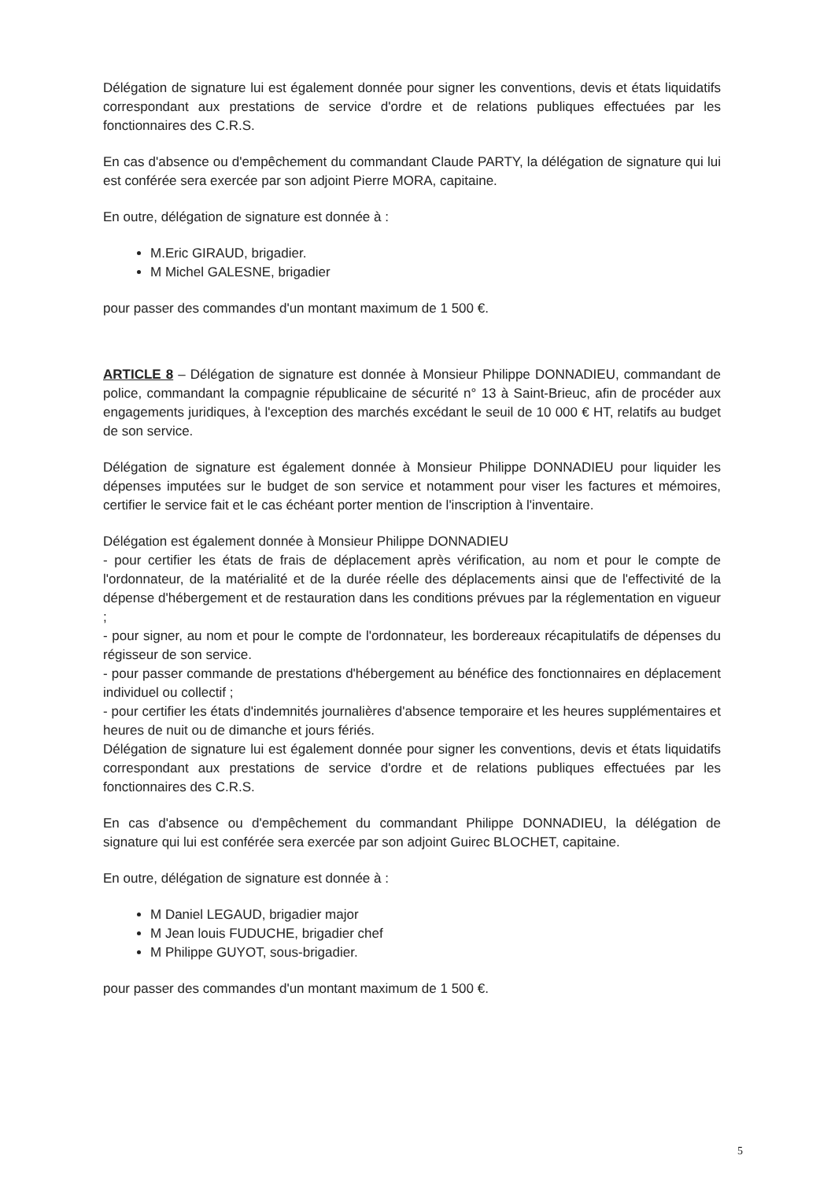Délégation de signature lui est également donnée pour signer les conventions, devis et états liquidatifs correspondant aux prestations de service d'ordre et de relations publiques effectuées par les fonctionnaires des C.R.S.
En cas d'absence ou d'empêchement du commandant Claude PARTY, la délégation de signature qui lui est conférée sera exercée par son adjoint Pierre MORA, capitaine.
En outre, délégation de signature est donnée à :
M.Eric GIRAUD, brigadier.
M Michel GALESNE, brigadier
pour passer des commandes d'un montant maximum de 1 500 €.
ARTICLE 8 – Délégation de signature est donnée à Monsieur Philippe DONNADIEU, commandant de police, commandant la compagnie républicaine de sécurité n° 13 à Saint-Brieuc, afin de procéder aux engagements juridiques, à l'exception des marchés excédant le seuil de 10 000 € HT, relatifs au budget de son service.
Délégation de signature est également donnée à Monsieur Philippe DONNADIEU pour liquider les dépenses imputées sur le budget de son service et notamment pour viser les factures et mémoires, certifier le service fait et le cas échéant porter mention de l'inscription à l'inventaire.
Délégation est également donnée à Monsieur Philippe DONNADIEU
- pour certifier les états de frais de déplacement après vérification, au nom et pour le compte de l'ordonnateur, de la matérialité et de la durée réelle des déplacements ainsi que de l'effectivité de la dépense d'hébergement et de restauration dans les conditions prévues par la réglementation en vigueur ;
- pour signer, au nom et pour le compte de l'ordonnateur, les bordereaux récapitulatifs de dépenses du régisseur de son service.
- pour passer commande de prestations d'hébergement au bénéfice des fonctionnaires en déplacement individuel ou collectif ;
- pour certifier les états d'indemnités journalières d'absence temporaire et les heures supplémentaires et heures de nuit ou de dimanche et jours fériés.
Délégation de signature lui est également donnée pour signer les conventions, devis et états liquidatifs correspondant aux prestations de service d'ordre et de relations publiques effectuées par les fonctionnaires des C.R.S.
En cas d'absence ou d'empêchement du commandant Philippe DONNADIEU, la délégation de signature qui lui est conférée sera exercée par son adjoint Guirec BLOCHET, capitaine.
En outre, délégation de signature est donnée à :
M Daniel LEGAUD, brigadier major
M Jean louis FUDUCHE, brigadier chef
M Philippe GUYOT, sous-brigadier.
pour passer des commandes d'un montant maximum de 1 500 €.
5